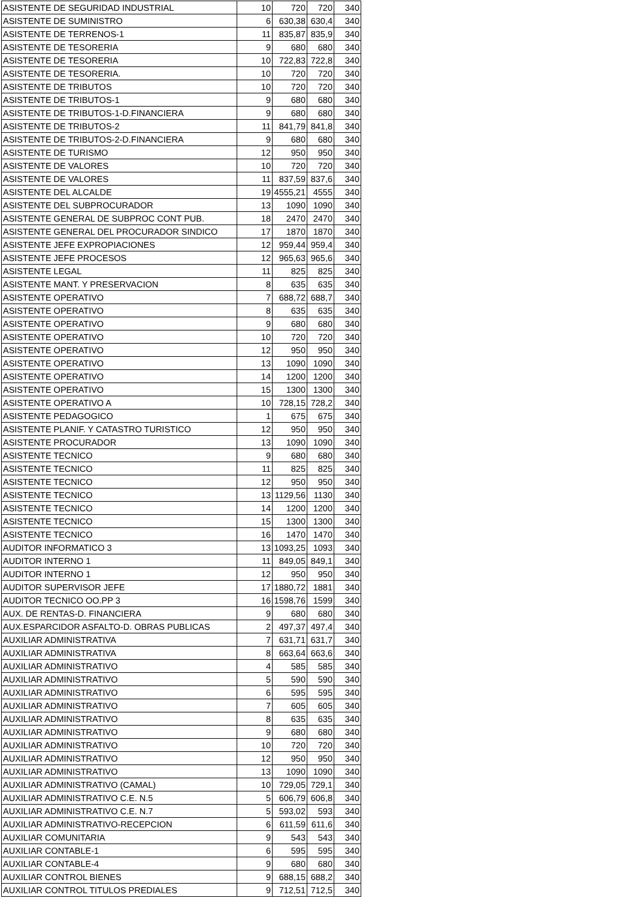| ASISTENTE DE SEGURIDAD INDUSTRIAL | 10 | 720 | 720 | 340 |
| ASISTENTE DE SUMINISTRO | 6 | 630,38 | 630,4 | 340 |
| ASISTENTE DE TERRENOS-1 | 11 | 835,87 | 835,9 | 340 |
| ASISTENTE DE TESORERIA | 9 | 680 | 680 | 340 |
| ASISTENTE DE TESORERIA | 10 | 722,83 | 722,8 | 340 |
| ASISTENTE DE TESORERIA. | 10 | 720 | 720 | 340 |
| ASISTENTE DE TRIBUTOS | 10 | 720 | 720 | 340 |
| ASISTENTE DE TRIBUTOS-1 | 9 | 680 | 680 | 340 |
| ASISTENTE DE TRIBUTOS-1-D.FINANCIERA | 9 | 680 | 680 | 340 |
| ASISTENTE DE TRIBUTOS-2 | 11 | 841,79 | 841,8 | 340 |
| ASISTENTE DE TRIBUTOS-2-D.FINANCIERA | 9 | 680 | 680 | 340 |
| ASISTENTE DE TURISMO | 12 | 950 | 950 | 340 |
| ASISTENTE DE VALORES | 10 | 720 | 720 | 340 |
| ASISTENTE DE VALORES | 11 | 837,59 | 837,6 | 340 |
| ASISTENTE DEL ALCALDE | 19 | 4555,21 | 4555 | 340 |
| ASISTENTE DEL SUBPROCURADOR | 13 | 1090 | 1090 | 340 |
| ASISTENTE GENERAL DE SUBPROC CONT PUB. | 18 | 2470 | 2470 | 340 |
| ASISTENTE GENERAL DEL PROCURADOR SINDICO | 17 | 1870 | 1870 | 340 |
| ASISTENTE JEFE EXPROPIACIONES | 12 | 959,44 | 959,4 | 340 |
| ASISTENTE JEFE PROCESOS | 12 | 965,63 | 965,6 | 340 |
| ASISTENTE LEGAL | 11 | 825 | 825 | 340 |
| ASISTENTE MANT. Y PRESERVACION | 8 | 635 | 635 | 340 |
| ASISTENTE OPERATIVO | 7 | 688,72 | 688,7 | 340 |
| ASISTENTE OPERATIVO | 8 | 635 | 635 | 340 |
| ASISTENTE OPERATIVO | 9 | 680 | 680 | 340 |
| ASISTENTE OPERATIVO | 10 | 720 | 720 | 340 |
| ASISTENTE OPERATIVO | 12 | 950 | 950 | 340 |
| ASISTENTE OPERATIVO | 13 | 1090 | 1090 | 340 |
| ASISTENTE OPERATIVO | 14 | 1200 | 1200 | 340 |
| ASISTENTE OPERATIVO | 15 | 1300 | 1300 | 340 |
| ASISTENTE OPERATIVO A | 10 | 728,15 | 728,2 | 340 |
| ASISTENTE PEDAGOGICO | 1 | 675 | 675 | 340 |
| ASISTENTE PLANIF. Y CATASTRO TURISTICO | 12 | 950 | 950 | 340 |
| ASISTENTE PROCURADOR | 13 | 1090 | 1090 | 340 |
| ASISTENTE TECNICO | 9 | 680 | 680 | 340 |
| ASISTENTE TECNICO | 11 | 825 | 825 | 340 |
| ASISTENTE TECNICO | 12 | 950 | 950 | 340 |
| ASISTENTE TECNICO | 13 | 1129,56 | 1130 | 340 |
| ASISTENTE TECNICO | 14 | 1200 | 1200 | 340 |
| ASISTENTE TECNICO | 15 | 1300 | 1300 | 340 |
| ASISTENTE TECNICO | 16 | 1470 | 1470 | 340 |
| AUDITOR INFORMATICO 3 | 13 | 1093,25 | 1093 | 340 |
| AUDITOR INTERNO 1 | 11 | 849,05 | 849,1 | 340 |
| AUDITOR INTERNO 1 | 12 | 950 | 950 | 340 |
| AUDITOR SUPERVISOR JEFE | 17 | 1880,72 | 1881 | 340 |
| AUDITOR TECNICO OO.PP 3 | 16 | 1598,76 | 1599 | 340 |
| AUX. DE RENTAS-D. FINANCIERA | 9 | 680 | 680 | 340 |
| AUX.ESPARCIDOR ASFALTO-D. OBRAS PUBLICAS | 2 | 497,37 | 497,4 | 340 |
| AUXILIAR ADMINISTRATIVA | 7 | 631,71 | 631,7 | 340 |
| AUXILIAR ADMINISTRATIVA | 8 | 663,64 | 663,6 | 340 |
| AUXILIAR ADMINISTRATIVO | 4 | 585 | 585 | 340 |
| AUXILIAR ADMINISTRATIVO | 5 | 590 | 590 | 340 |
| AUXILIAR ADMINISTRATIVO | 6 | 595 | 595 | 340 |
| AUXILIAR ADMINISTRATIVO | 7 | 605 | 605 | 340 |
| AUXILIAR ADMINISTRATIVO | 8 | 635 | 635 | 340 |
| AUXILIAR ADMINISTRATIVO | 9 | 680 | 680 | 340 |
| AUXILIAR ADMINISTRATIVO | 10 | 720 | 720 | 340 |
| AUXILIAR ADMINISTRATIVO | 12 | 950 | 950 | 340 |
| AUXILIAR ADMINISTRATIVO | 13 | 1090 | 1090 | 340 |
| AUXILIAR ADMINISTRATIVO (CAMAL) | 10 | 729,05 | 729,1 | 340 |
| AUXILIAR ADMINISTRATIVO C.E. N.5 | 5 | 606,79 | 606,8 | 340 |
| AUXILIAR ADMINISTRATIVO C.E. N.7 | 5 | 593,02 | 593 | 340 |
| AUXILIAR ADMINISTRATIVO-RECEPCION | 6 | 611,59 | 611,6 | 340 |
| AUXILIAR COMUNITARIA | 9 | 543 | 543 | 340 |
| AUXILIAR CONTABLE-1 | 6 | 595 | 595 | 340 |
| AUXILIAR CONTABLE-4 | 9 | 680 | 680 | 340 |
| AUXILIAR CONTROL BIENES | 9 | 688,15 | 688,2 | 340 |
| AUXILIAR CONTROL TITULOS PREDIALES | 9 | 712,51 | 712,5 | 340 |